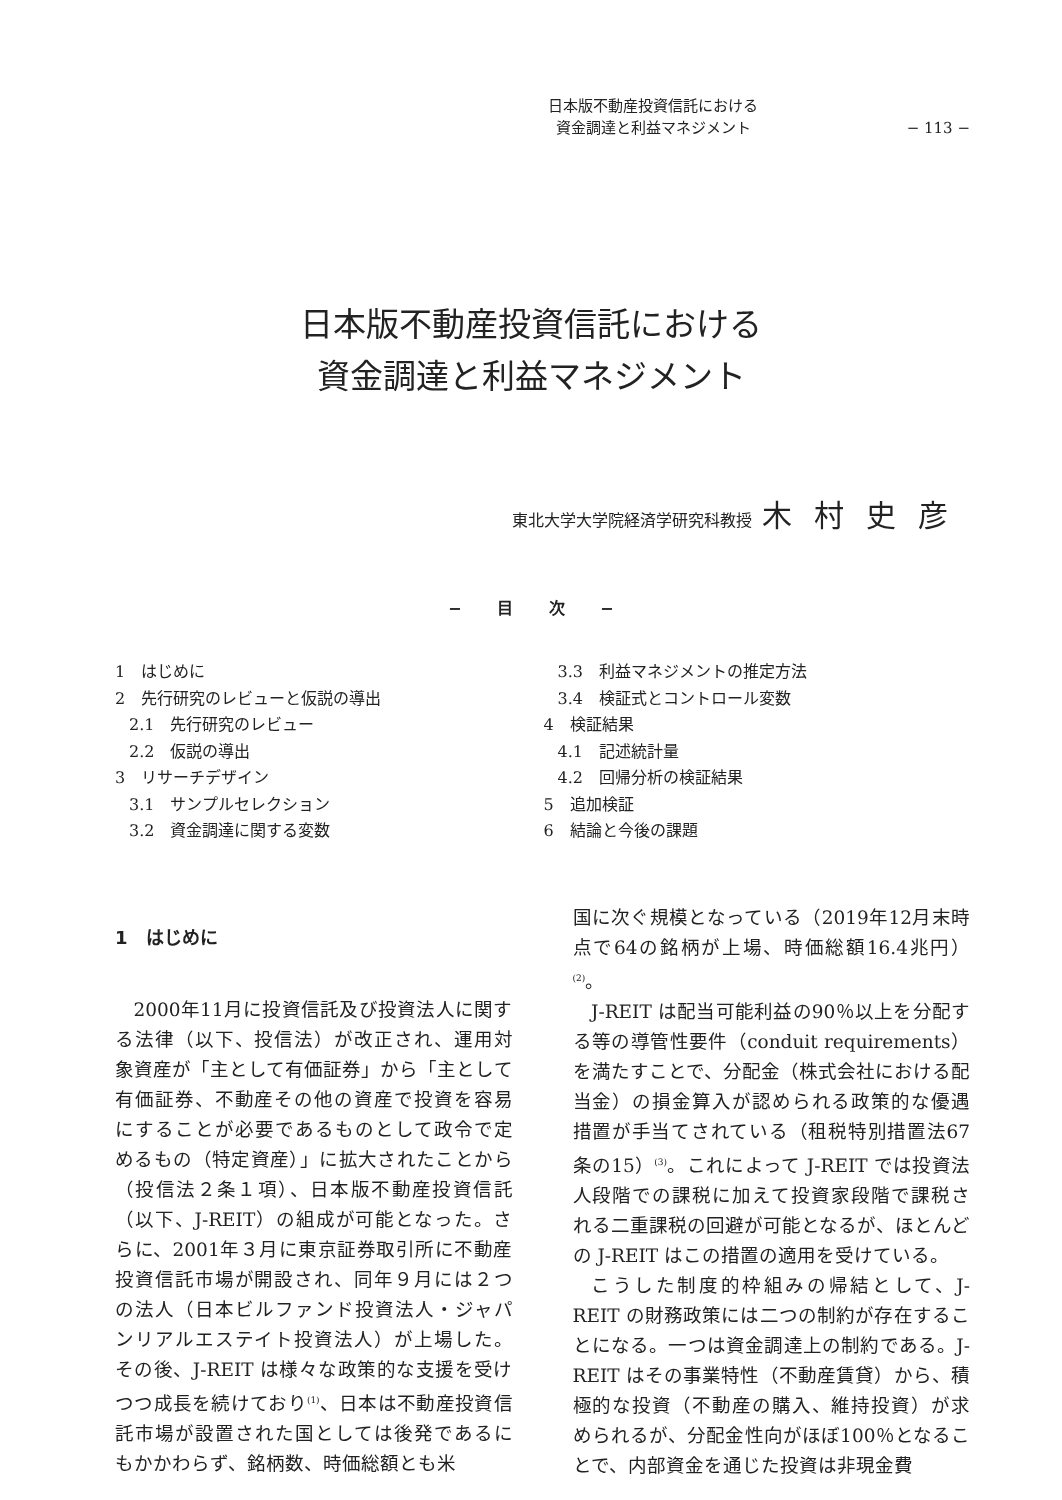日本版不動産投資信託における
資金調達と利益マネジメント
− 113 −
日本版不動産投資信託における
資金調達と利益マネジメント
東北大学大学院経済学研究科教授 木村史彦
− 目 次 −
1　はじめに
2　先行研究のレビューと仮説の導出
2.1　先行研究のレビュー
2.2　仮説の導出
3　リサーチデザイン
3.1　サンプルセレクション
3.2　資金調達に関する変数
3.3　利益マネジメントの推定方法
3.4　検証式とコントロール変数
4　検証結果
4.1　記述統計量
4.2　回帰分析の検証結果
5　追加検証
6　結論と今後の課題
1　はじめに
2000年11月に投資信託及び投資法人に関する法律（以下、投信法）が改正され、運用対象資産が「主として有価証券」から「主として有価証券、不動産その他の資産で投資を容易にすることが必要であるものとして政令で定めるもの（特定資産）」に拡大されたことから（投信法２条１項）、日本版不動産投資信託（以下、J-REIT）の組成が可能となった。さらに、2001年３月に東京証券取引所に不動産投資信託市場が開設され、同年９月には２つの法人（日本ビルファンド投資法人・ジャパンリアルエステイト投資法人）が上場した。その後、J-REIT は様々な政策的な支援を受けつつ成長を続けており<sup>(1)</sup>、日本は不動産投資信託市場が設置された国としては後発であるにもかかわらず、銘柄数、時価総額とも米
国に次ぐ規模となっている（2019年12月末時点で64の銘柄が上場、時価総額16.4兆円）<sup>(2)</sup>。
J-REIT は配当可能利益の90％以上を分配する等の導管性要件（conduit requirements）を満たすことで、分配金（株式会社における配当金）の損金算入が認められる政策的な優遇措置が手当てされている（租税特別措置法67条の15）<sup>(3)</sup>。これによって J-REIT では投資法人段階での課税に加えて投資家段階で課税される二重課税の回避が可能となるが、ほとんどの J-REIT はこの措置の適用を受けている。
こうした制度的枠組みの帰結として、J-REIT の財務政策には二つの制約が存在することになる。一つは資金調達上の制約である。J-REIT はその事業特性（不動産賃貸）から、積極的な投資（不動産の購入、維持投資）が求められるが、分配金性向がほぼ100％となることで、内部資金を通じた投資は非現金費